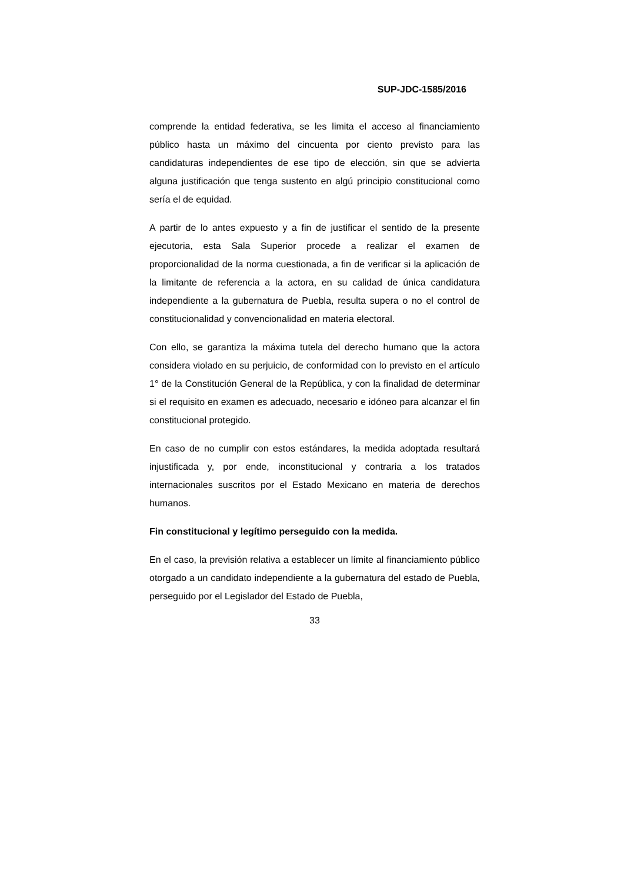SUP-JDC-1585/2016
comprende la entidad federativa, se les limita el acceso al financiamiento público hasta un máximo del cincuenta por ciento previsto para las candidaturas independientes de ese tipo de elección, sin que se advierta alguna justificación que tenga sustento en algú principio constitucional como sería el de equidad.
A partir de lo antes expuesto y a fin de justificar el sentido de la presente ejecutoria, esta Sala Superior procede a realizar el examen de proporcionalidad de la norma cuestionada, a fin de verificar si la aplicación de la limitante de referencia a la actora, en su calidad de única candidatura independiente a la gubernatura de Puebla, resulta supera o no el control de constitucionalidad y convencionalidad en materia electoral.
Con ello, se garantiza la máxima tutela del derecho humano que la actora considera violado en su perjuicio, de conformidad con lo previsto en el artículo 1° de la Constitución General de la República, y con la finalidad de determinar si el requisito en examen es adecuado, necesario e idóneo para alcanzar el fin constitucional protegido.
En caso de no cumplir con estos estándares, la medida adoptada resultará injustificada y, por ende, inconstitucional y contraria a los tratados internacionales suscritos por el Estado Mexicano en materia de derechos humanos.
Fin constitucional y legítimo perseguido con la medida.
En el caso, la previsión relativa a establecer un límite al financiamiento público otorgado a un candidato independiente a la gubernatura del estado de Puebla, perseguido por el Legislador del Estado de Puebla,
33